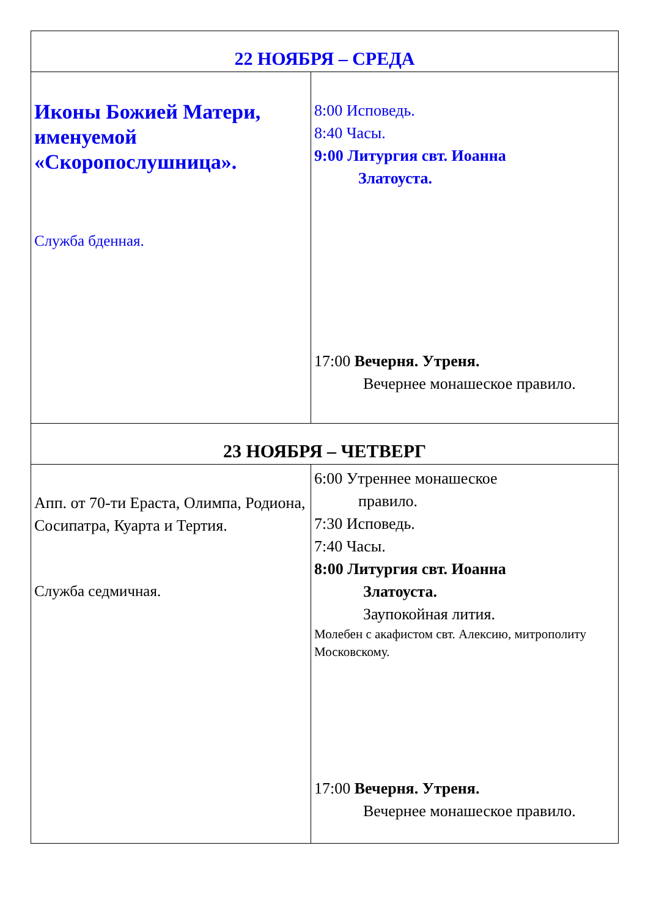| 22 НОЯБРЯ – СРЕДА | |
| Иконы Божией Матери, именуемой «Скоропослушница». Служба бденная. | 8:00 Исповедь. 8:40 Часы. 9:00 Литургия свт. Иоанна Златоуста. 17:00 Вечерня. Утреня. Вечернее монашеское правило. |
| 23 НОЯБРЯ – ЧЕТВЕРГ | |
| Апп. от 70-ти Ераста, Олимпа, Родиона, Сосипатра, Куарта и Тертия. Служба седмичная. | 6:00 Утреннее монашеское правило. 7:30 Исповедь. 7:40 Часы. 8:00 Литургия свт. Иоанна Златоуста. Заупокойная лития. Молебен с акафистом свт. Алексию, митрополиту Московскому. 17:00 Вечерня. Утреня. Вечернее монашеское правило. |